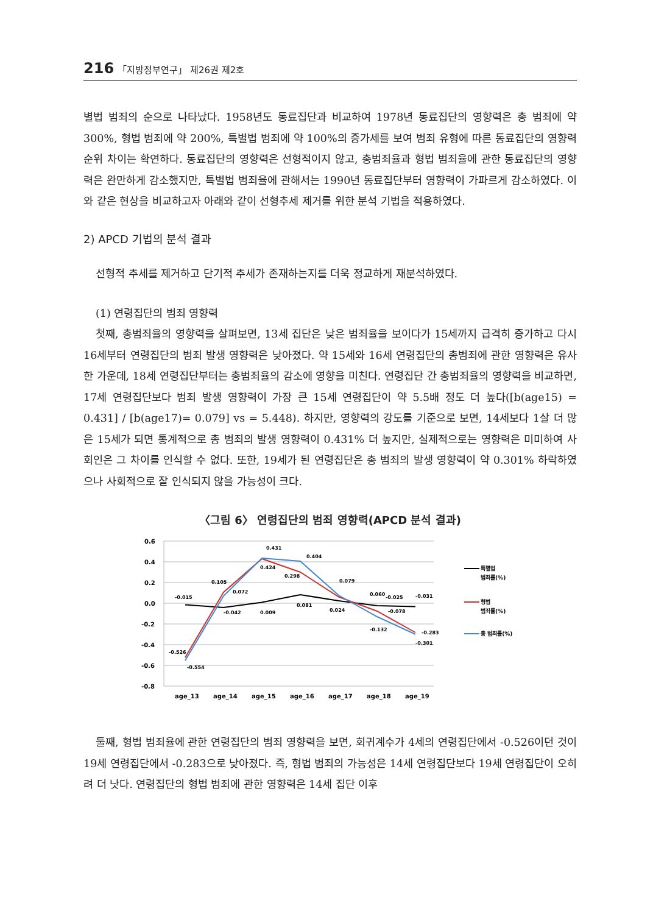216 「지방정부연구」 제26권 제2호
별법 범죄의 순으로 나타났다. 1958년도 동료집단과 비교하여 1978년 동료집단의 영향력은 총 범죄에 약 300%, 형법 범죄에 약 200%, 특별법 범죄에 약 100%의 증가세를 보여 범죄 유형에 따른 동료집단의 영향력 순위 차이는 확연하다. 동료집단의 영향력은 선형적이지 않고, 총범죄율과 형법 범죄율에 관한 동료집단의 영향력은 완만하게 감소했지만, 특별법 범죄율에 관해서는 1990년 동료집단부터 영향력이 가파르게 감소하였다. 이와 같은 현상을 비교하고자 아래와 같이 선형추세 제거를 위한 분석 기법을 적용하였다.
2) APCD 기법의 분석 결과
선형적 추세를 제거하고 단기적 추세가 존재하는지를 더욱 정교하게 재분석하였다.
(1) 연령집단의 범죄 영향력
첫째, 총범죄율의 영향력을 살펴보면, 13세 집단은 낮은 범죄율을 보이다가 15세까지 급격히 증가하고 다시 16세부터 연령집단의 범죄 발생 영향력은 낮아졌다. 약 15세와 16세 연령집단의 총범죄에 관한 영향력은 유사한 가운데, 18세 연령집단부터는 총범죄율의 감소에 영향을 미친다. 연령집단 간 총범죄율의 영향력을 비교하면, 17세 연령집단보다 범죄 발생 영향력이 가장 큰 15세 연령집단이 약 5.5배 정도 더 높다([b(age15) = 0.431] / [b(age17)= 0.079] vs = 5.448). 하지만, 영향력의 강도를 기준으로 보면, 14세보다 1살 더 많은 15세가 되면 통계적으로 총 범죄의 발생 영향력이 0.431% 더 높지만, 실제적으로는 영향력은 미미하여 사회인은 그 차이를 인식할 수 없다. 또한, 19세가 된 연령집단은 총 범죄의 발생 영향력이 약 0.301% 하락하였으나 사회적으로 잘 인식되지 않을 가능성이 크다.
〈그림 6〉 연령집단의 범죄 영향력(APCD 분석 결과)
0.6
0.4
0.2
0.0
-0.2
-0.4
-0.6
-0.8
-0.015
-0.042
0.009
0.081
0.024
0.060
-0.025
-0.031
0.105
0.072
0.431
0.424
0.298
0.404
0.079
-0.078
-0.132
-0.283
-0.301
-0.526
-0.554
age_13
age_14
age_15
age_16
age_17
age_18
age_19
특별법
범죄률(%)
형법
범죄률(%)
총 범죄률(%)
둘째, 형법 범죄율에 관한 연령집단의 범죄 영향력을 보면, 회귀계수가 4세의 연령집단에서 -0.526이던 것이 19세 연령집단에서 -0.283으로 낮아졌다. 즉, 형법 범죄의 가능성은 14세 연령집단보다 19세 연령집단이 오히려 더 낫다. 연령집단의 형법 범죄에 관한 영향력은 14세 집단 이후